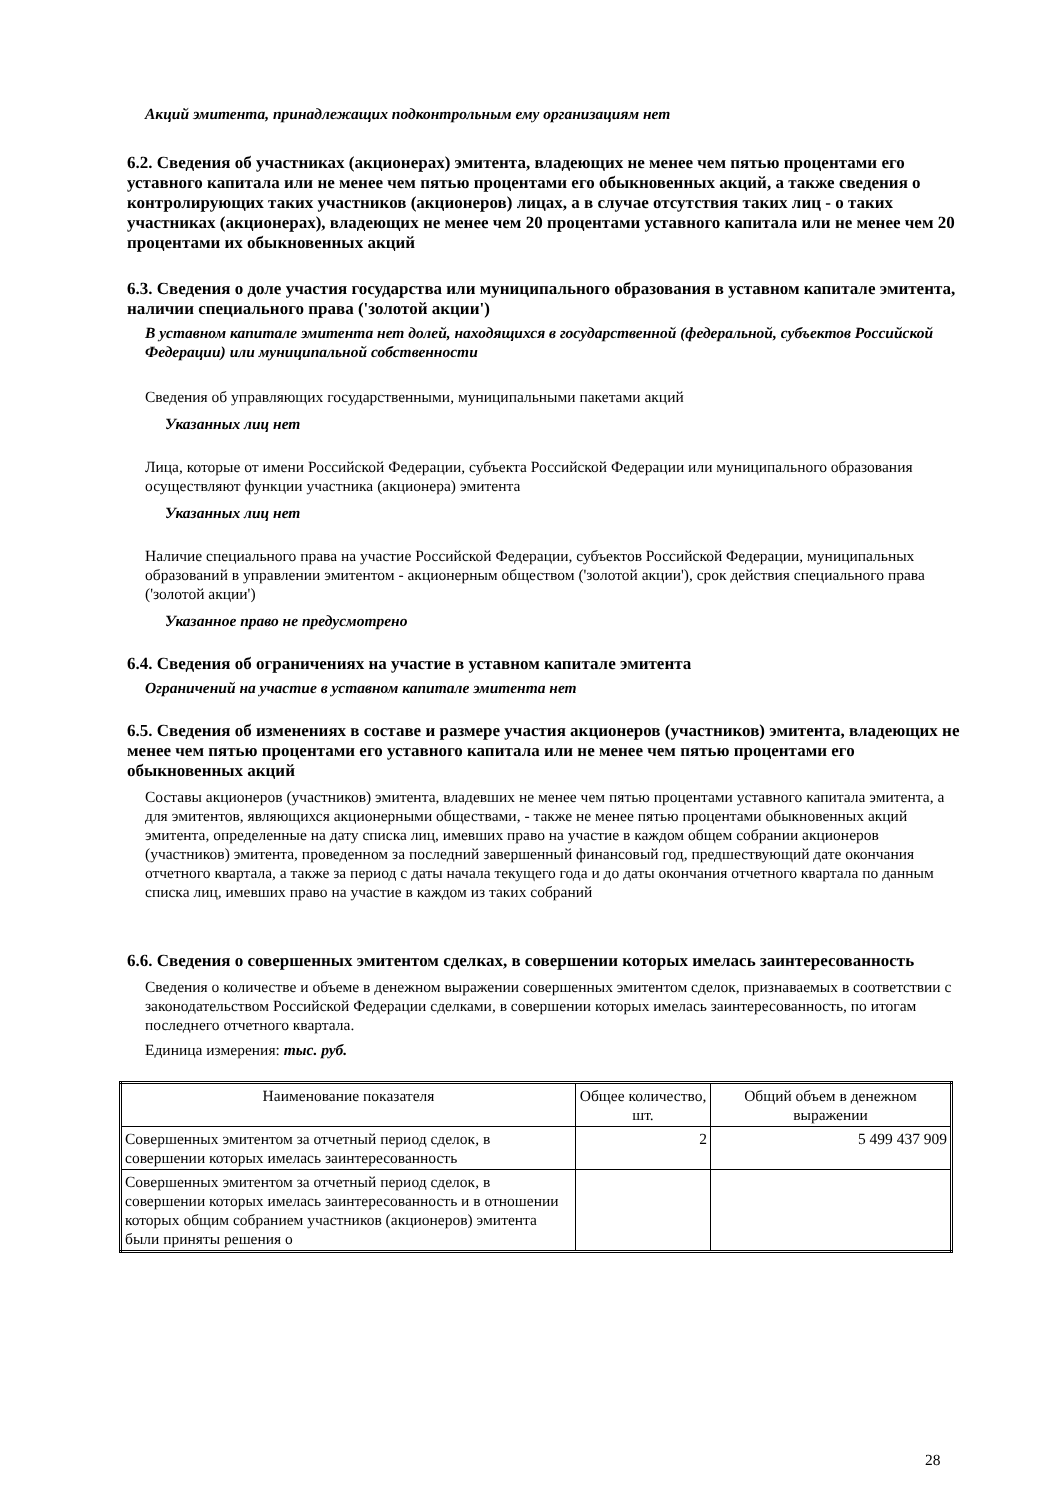Акций эмитента, принадлежащих подконтрольным ему организациям нет
6.2. Сведения об участниках (акционерах) эмитента, владеющих не менее чем пятью процентами его уставного капитала или не менее чем пятью процентами его обыкновенных акций, а также сведения о контролирующих таких участников (акционеров) лицах, а в случае отсутствия таких лиц - о таких участниках (акционерах), владеющих не менее чем 20 процентами уставного капитала или не менее чем 20 процентами их обыкновенных акций
6.3. Сведения о доле участия государства или муниципального образования в уставном капитале эмитента, наличии специального права ('золотой акции')
В уставном капитале эмитента нет долей, находящихся в государственной (федеральной, субъектов Российской Федерации) или муниципальной собственности
Сведения об управляющих государственными, муниципальными пакетами акций
Указанных лиц нет
Лица, которые от имени Российской Федерации, субъекта Российской Федерации или муниципального образования осуществляют функции участника (акционера) эмитента
Указанных лиц нет
Наличие специального права на участие Российской Федерации, субъектов Российской Федерации, муниципальных образований в управлении эмитентом - акционерным обществом ('золотой акции'), срок действия специального права ('золотой акции')
Указанное право не предусмотрено
6.4. Сведения об ограничениях на участие в уставном капитале эмитента
Ограничений на участие в уставном капитале эмитента нет
6.5. Сведения об изменениях в составе и размере участия акционеров (участников) эмитента, владеющих не менее чем пятью процентами его уставного капитала или не менее чем пятью процентами его обыкновенных акций
Составы акционеров (участников) эмитента, владевших не менее чем пятью процентами уставного капитала эмитента, а для эмитентов, являющихся акционерными обществами, - также не менее пятью процентами обыкновенных акций эмитента, определенные на дату списка лиц, имевших право на участие в каждом общем собрании акционеров (участников) эмитента, проведенном за последний завершенный финансовый год, предшествующий дате окончания отчетного квартала, а также за период с даты начала текущего года и до даты окончания отчетного квартала по данным списка лиц, имевших право на участие в каждом из таких собраний
6.6. Сведения о совершенных эмитентом сделках, в совершении которых имелась заинтересованность
Сведения о количестве и объеме в денежном выражении совершенных эмитентом сделок, признаваемых в соответствии с законодательством Российской Федерации сделками, в совершении которых имелась заинтересованность, по итогам последнего отчетного квартала.
Единица измерения: тыс. руб.
| Наименование показателя | Общее количество, шт. | Общий объем в денежном выражении |
| --- | --- | --- |
| Совершенных эмитентом за отчетный период сделок, в совершении которых имелась заинтересованность | 2 | 5 499 437 909 |
| Совершенных эмитентом за отчетный период сделок, в совершении которых имелась заинтересованность и в отношении которых общим собранием участников (акционеров) эмитента были приняты решения о | | |
28